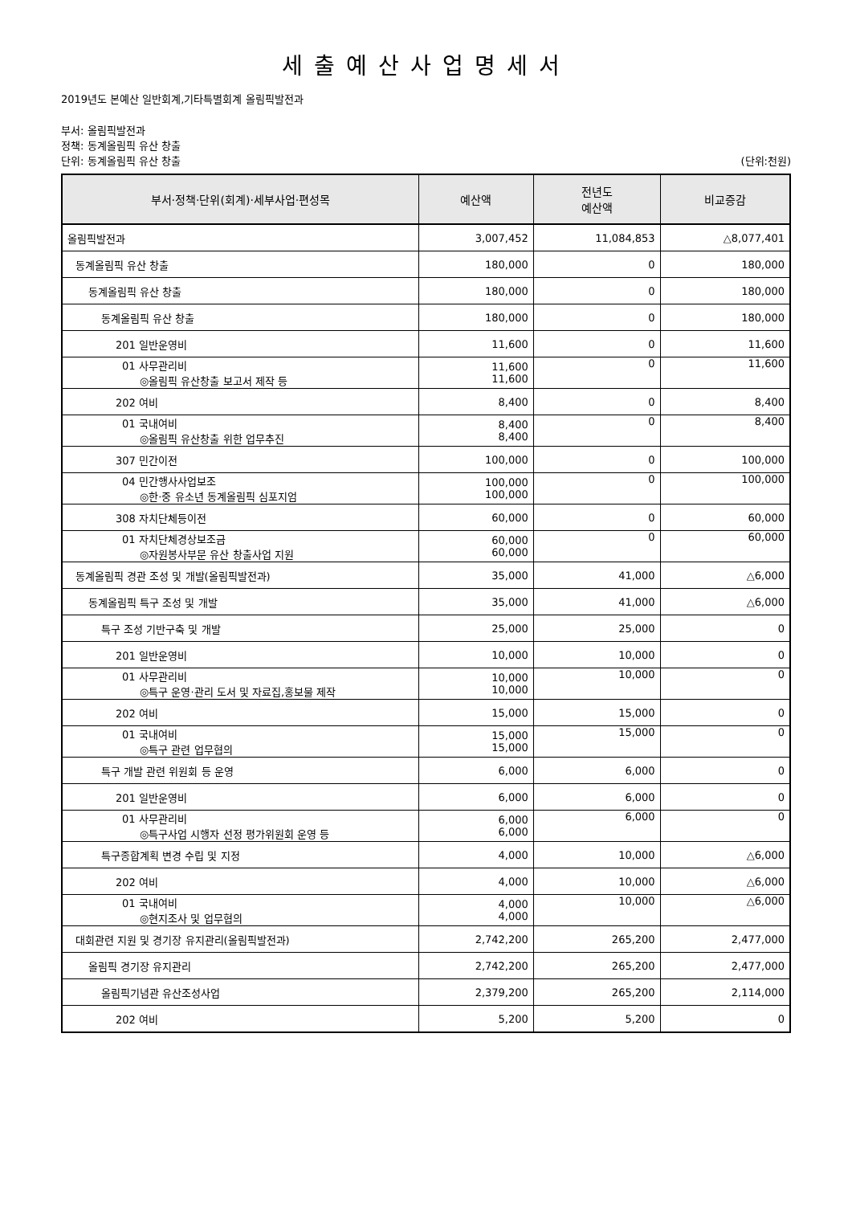세출예산사업명세서
2019년도 본예산 일반회계,기타특별회계 올림픽발전과
부서: 올림픽발전과
정책: 동계올림픽 유산 창출
단위: 동계올림픽 유산 창출 (단위:천원)
| 부서·정책·단위(회계)·세부사업·편성목 | 예산액 | 전년도 예산액 | 비교증감 |
| --- | --- | --- | --- |
| 올림픽발전과 | 3,007,452 | 11,084,853 | △8,077,401 |
| 동계올림픽 유산 창출 | 180,000 | 0 | 180,000 |
| 동계올림픽 유산 창출 | 180,000 | 0 | 180,000 |
| 동계올림픽 유산 창출 | 180,000 | 0 | 180,000 |
| 201 일반운영비 | 11,600 | 0 | 11,600 |
| 01 사무관리비 ◎올림픽 유산창출 보고서 제작 등 | 11,600 11,600 | 0 | 11,600 |
| 202 여비 | 8,400 | 0 | 8,400 |
| 01 국내여비 ◎올림픽 유산창출 위한 업무추진 | 8,400 8,400 | 0 | 8,400 |
| 307 민간이전 | 100,000 | 0 | 100,000 |
| 04 민간행사사업보조 ◎한·중 유소년 동계올림픽 심포지엄 | 100,000 100,000 | 0 | 100,000 |
| 308 자치단체등이전 | 60,000 | 0 | 60,000 |
| 01 자치단체경상보조금 ◎자원봉사부문 유산 창출사업 지원 | 60,000 60,000 | 0 | 60,000 |
| 동계올림픽 경관 조성 및 개발(올림픽발전과) | 35,000 | 41,000 | △6,000 |
| 동계올림픽 특구 조성 및 개발 | 35,000 | 41,000 | △6,000 |
| 특구 조성 기반구축 및 개발 | 25,000 | 25,000 | 0 |
| 201 일반운영비 | 10,000 | 10,000 | 0 |
| 01 사무관리비 ◎특구 운영·관리 도서 및 자료집,홍보물 제작 | 10,000 10,000 | 10,000 | 0 |
| 202 여비 | 15,000 | 15,000 | 0 |
| 01 국내여비 ◎특구 관련 업무협의 | 15,000 15,000 | 15,000 | 0 |
| 특구 개발 관련 위원회 등 운영 | 6,000 | 6,000 | 0 |
| 201 일반운영비 | 6,000 | 6,000 | 0 |
| 01 사무관리비 ◎특구사업 시행자 선정 평가위원회 운영 등 | 6,000 6,000 | 6,000 | 0 |
| 특구종합계획 변경 수립 및 지정 | 4,000 | 10,000 | △6,000 |
| 202 여비 | 4,000 | 10,000 | △6,000 |
| 01 국내여비 ◎현지조사 및 업무협의 | 4,000 4,000 | 10,000 | △6,000 |
| 대회관련 지원 및 경기장 유지관리(올림픽발전과) | 2,742,200 | 265,200 | 2,477,000 |
| 올림픽 경기장 유지관리 | 2,742,200 | 265,200 | 2,477,000 |
| 올림픽기념관 유산조성사업 | 2,379,200 | 265,200 | 2,114,000 |
| 202 여비 | 5,200 | 5,200 | 0 |